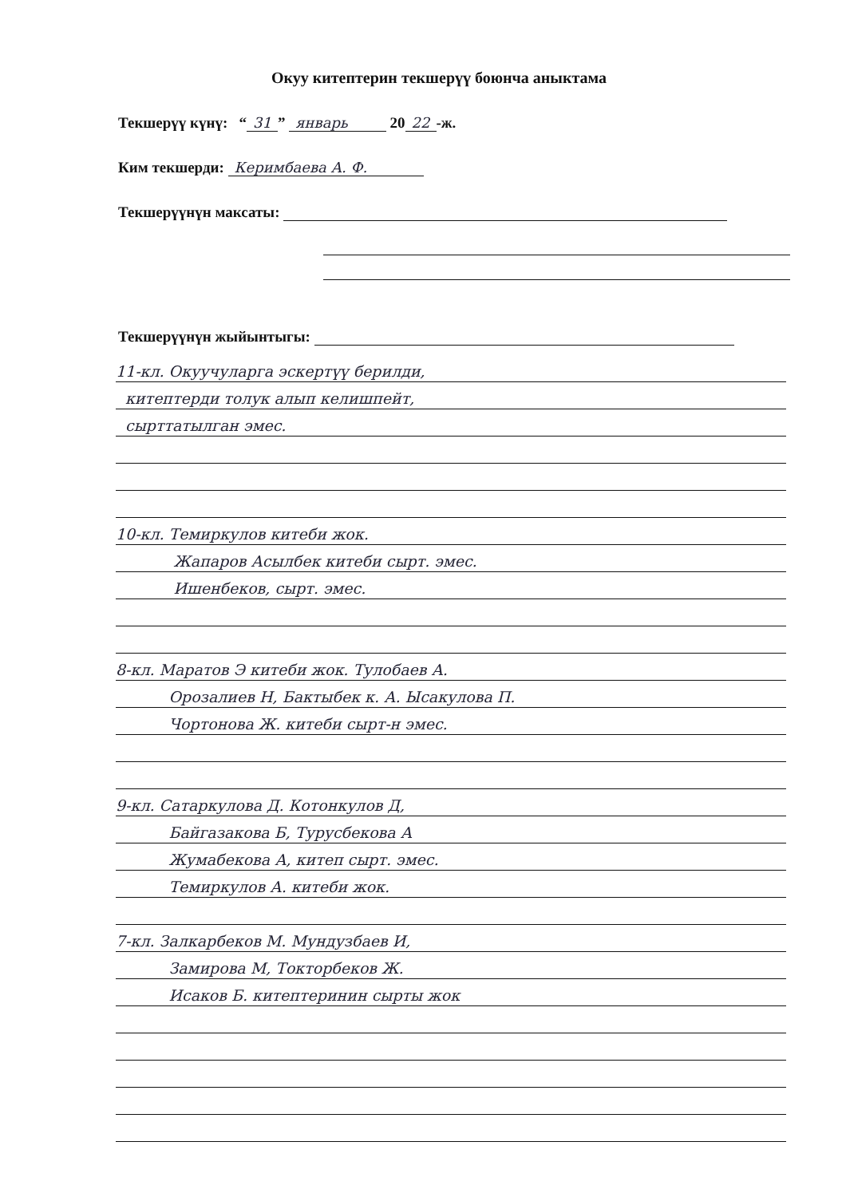Окуу китептерин текшерүү боюнча аныктама
Текшерүү күнү: “31” январь 20 22 -ж.
Ким текшерди: Керимбаева А. Ф.
Текшерүүнүн максаты:
Текшерүүнүн жыйынтыгы:
11-кл. Окуучуларга эскертүү берилди,
китептерди толук алып келишпейт,
сырттатылган эмес.
10-кл. Темиркулов китеби жок.
Жапаров Асылбек китеби сырт. эмес.
Ишенбеков, сырт. эмес.
8-кл. Маратов Э китеби жок. Тулобаев А.
Орозалиев Н, Бактыбек к. А. Ысакулова П.
Чортонова Ж. китеби сырт-н эмес.
9-кл. Сатаркулова Д. Котонкулов Д,
Байгазакова Б, Турусбекова А
Жумабекова А, китеп сырт. эмес.
Темиркулов А. китеби жок.
7-кл. Залкарбеков М. Мундузбаев И,
Замирова М, Токторбеков Ж.
Исаков Б. китептеринин сырты жок